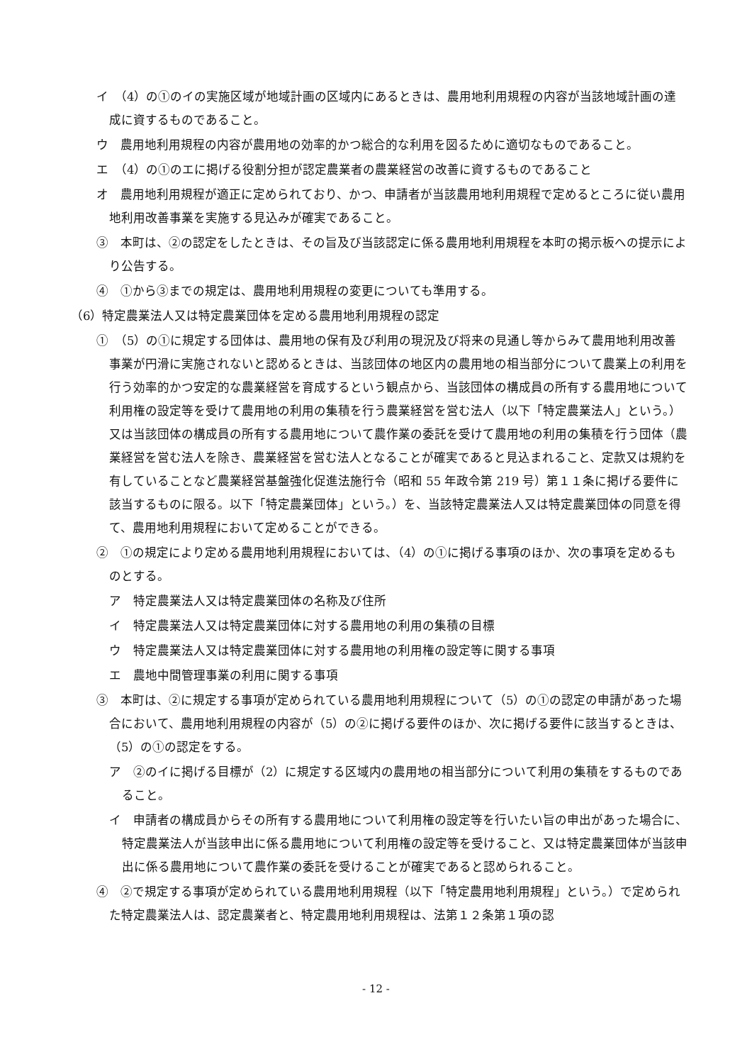イ　（4）の①のイの実施区域が地域計画の区域内にあるときは、農用地利用規程の内容が当該地域計画の達成に資するものであること。
ウ　農用地利用規程の内容が農用地の効率的かつ総合的な利用を図るために適切なものであること。
エ　（4）の①のエに掲げる役割分担が認定農業者の農業経営の改善に資するものであること
オ　農用地利用規程が適正に定められており、かつ、申請者が当該農用地利用規程で定めるところに従い農用地利用改善事業を実施する見込みが確実であること。
③　本町は、②の認定をしたときは、その旨及び当該認定に係る農用地利用規程を本町の掲示板への提示により公告する。
④　①から③までの規定は、農用地利用規程の変更についても準用する。
（6）特定農業法人又は特定農業団体を定める農用地利用規程の認定
①　（5）の①に規定する団体は、農用地の保有及び利用の現況及び将来の見通し等からみて農用地利用改善事業が円滑に実施されないと認めるときは、当該団体の地区内の農用地の相当部分について農業上の利用を行う効率的かつ安定的な農業経営を育成するという観点から、当該団体の構成員の所有する農用地について利用権の設定等を受けて農用地の利用の集積を行う農業経営を営む法人（以下「特定農業法人」という。）又は当該団体の構成員の所有する農用地について農作業の委託を受けて農用地の利用の集積を行う団体（農業経営を営む法人を除き、農業経営を営む法人となることが確実であると見込まれること、定款又は規約を有していることなど農業経営基盤強化促進法施行令（昭和 55 年政令第 219 号）第１１条に掲げる要件に該当するものに限る。以下「特定農業団体」という。）を、当該特定農業法人又は特定農業団体の同意を得て、農用地利用規程において定めることができる。
②　①の規定により定める農用地利用規程においては、（4）の①に掲げる事項のほか、次の事項を定めるものとする。
ア　特定農業法人又は特定農業団体の名称及び住所
イ　特定農業法人又は特定農業団体に対する農用地の利用の集積の目標
ウ　特定農業法人又は特定農業団体に対する農用地の利用権の設定等に関する事項
エ　農地中間管理事業の利用に関する事項
③　本町は、②に規定する事項が定められている農用地利用規程について（5）の①の認定の申請があった場合において、農用地利用規程の内容が（5）の②に掲げる要件のほか、次に掲げる要件に該当するときは、（5）の①の認定をする。
ア　②のイに掲げる目標が（2）に規定する区域内の農用地の相当部分について利用の集積をするものであること。
イ　申請者の構成員からその所有する農用地について利用権の設定等を行いたい旨の申出があった場合に、特定農業法人が当該申出に係る農用地について利用権の設定等を受けること、又は特定農業団体が当該申出に係る農用地について農作業の委託を受けることが確実であると認められること。
④　②で規定する事項が定められている農用地利用規程（以下「特定農用地利用規程」という。）で定められた特定農業法人は、認定農業者と、特定農用地利用規程は、法第１２条第１項の認
- 12 -